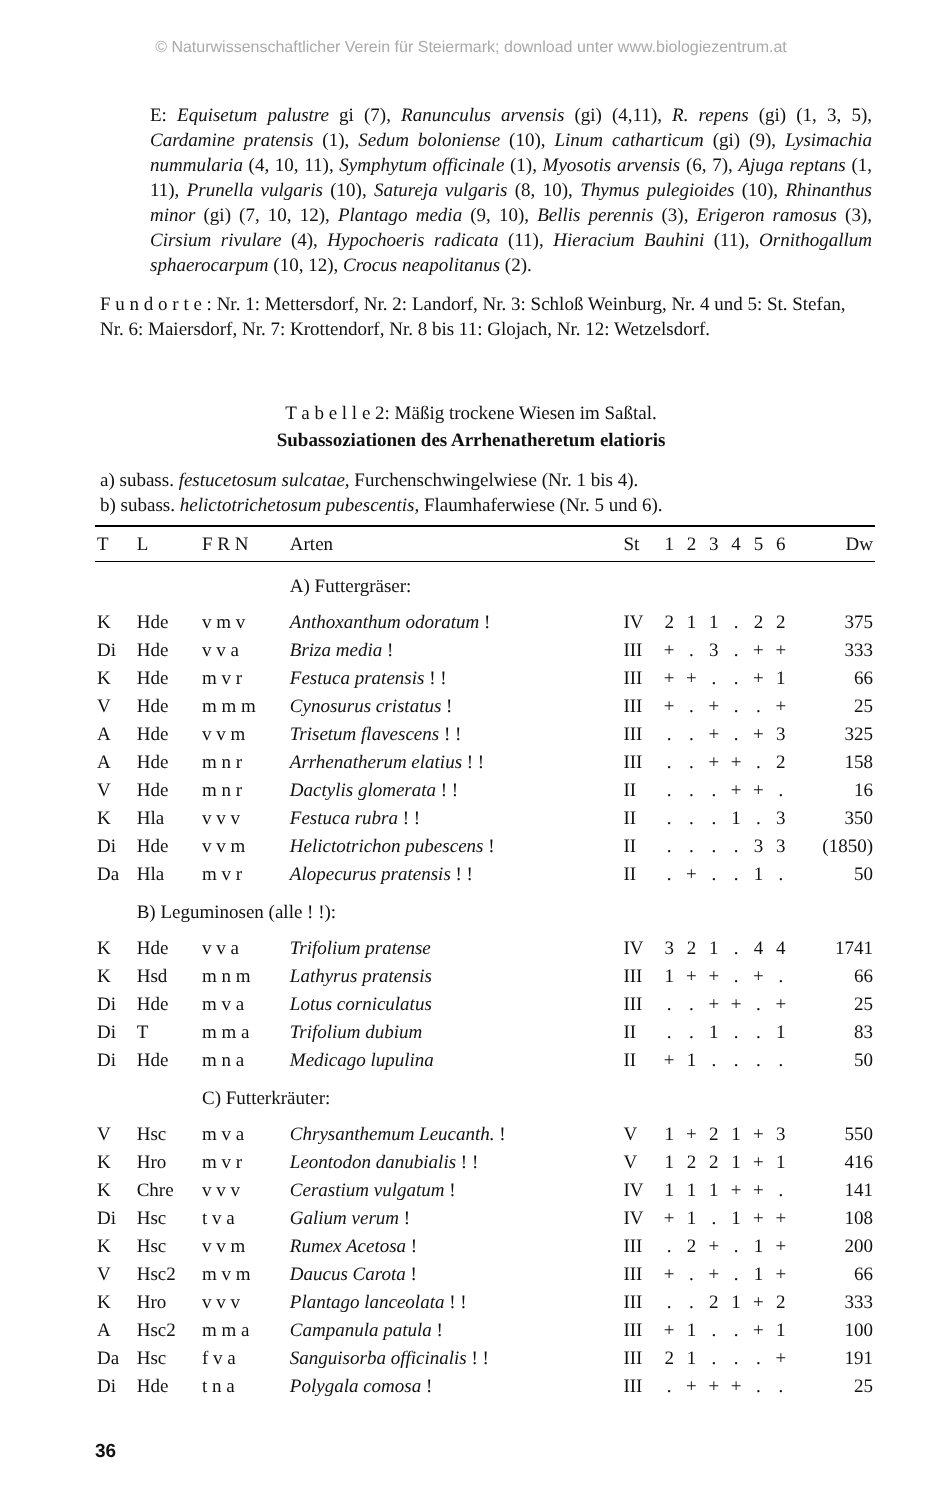© Naturwissenschaftlicher Verein für Steiermark; download unter www.biologiezentrum.at
E: Equisetum palustre gi (7), Ranunculus arvensis (gi) (4,11), R. repens (gi) (1, 3, 5), Cardamine pratensis (1), Sedum boloniense (10), Linum catharticum (gi) (9), Lysimachia nummularia (4, 10, 11), Symphytum officinale (1), Myosotis arvensis (6, 7), Ajuga reptans (1, 11), Prunella vulgaris (10), Satureja vulgaris (8, 10), Thymus pulegioides (10), Rhinanthus minor (gi) (7, 10, 12), Plantago media (9, 10), Bellis perennis (3), Erigeron ramosus (3), Cirsium rivulare (4), Hypochoeris radicata (11), Hieracium Bauhini (11), Ornithogallum sphaerocarpum (10, 12), Crocus neapolitanus (2).
F u n d o r t e : Nr. 1: Mettersdorf, Nr. 2: Landorf, Nr. 3: Schloß Weinburg, Nr. 4 und 5: St. Stefan, Nr. 6: Maiersdorf, Nr. 7: Krottendorf, Nr. 8 bis 11: Glojach, Nr. 12: Wetzelsdorf.
T a b e l l e 2: Mäßig trockene Wiesen im Saßtal.
Subassoziationen des Arrhenatheretum elatioris
a) subass. festucetosum sulcatae, Furchenschwingelwiese (Nr. 1 bis 4).
b) subass. helictotrichetosum pubescentis, Flaumhaferwiese (Nr. 5 und 6).
| T | L | F R N | Arten | St | 1 | 2 | 3 | 4 | 5 | 6 | Dw |
| --- | --- | --- | --- | --- | --- | --- | --- | --- | --- | --- | --- |
| | | | A) Futtergräser: | | | | | | | | |
| K | Hde | v m v | Anthoxanthum odoratum ! | IV | 2 | 1 | 1 | . | 2 | 2 | 375 |
| Di | Hde | v v a | Briza media ! | III | + | . | 3 | . | + | + | 333 |
| K | Hde | m v r | Festuca pratensis ! ! | III | + | + | . | . | + | 1 | 66 |
| V | Hde | m m m | Cynosurus cristatus ! | III | + | . | + | . | . | + | 25 |
| A | Hde | v v m | Trisetum flavescens ! ! | III | . | . | + | . | + | 3 | 325 |
| A | Hde | m n r | Arrhenatherum elatius ! ! | III | . | . | + | + | . | 2 | 158 |
| V | Hde | m n r | Dactylis glomerata ! ! | II | . | . | . | + | + | . | 16 |
| K | Hla | v v v | Festuca rubra ! ! | II | . | . | . | 1 | . | 3 | 350 |
| Di | Hde | v v m | Helictotrichon pubescens ! | II | . | . | . | . | 3 | 3 | (1850) |
| Da | Hla | m v r | Alopecurus pratensis ! ! | II | . | + | . | . | 1 | . | 50 |
| | B) Leguminosen (alle ! !): | | | | | | | | | | |
| K | Hde | v v a | Trifolium pratense | IV | 3 | 2 | 1 | . | 4 | 4 | 1741 |
| K | Hsd | m n m | Lathyrus pratensis | III | 1 | + | + | . | + | . | 66 |
| Di | Hde | m v a | Lotus corniculatus | III | . | . | + | + | . | + | 25 |
| Di | T | m m a | Trifolium dubium | II | . | . | 1 | . | . | 1 | 83 |
| Di | Hde | m n a | Medicago lupulina | II | + | 1 | . | . | . | . | 50 |
| | | C) Futterkräuter: | | | | | | | | | |
| V | Hsc | m v a | Chrysanthemum Leucanth. ! | V | 1 | + | 2 | 1 | + | 3 | 550 |
| K | Hro | m v r | Leontodon danubialis ! ! | V | 1 | 2 | 2 | 1 | + | 1 | 416 |
| K | Chre | v v v | Cerastium vulgatum ! | IV | 1 | 1 | 1 | + | + | . | 141 |
| Di | Hsc | t v a | Galium verum ! | IV | + | 1 | . | 1 | + | + | 108 |
| K | Hsc | v v m | Rumex Acetosa ! | III | . | 2 | + | . | 1 | + | 200 |
| V | Hsc2 | m v m | Daucus Carota ! | III | + | . | + | . | 1 | + | 66 |
| K | Hro | v v v | Plantago lanceolata ! ! | III | . | . | 2 | 1 | + | 2 | 333 |
| A | Hsc2 | m m a | Campanula patula ! | III | + | 1 | . | . | + | 1 | 100 |
| Da | Hsc | f v a | Sanguisorba officinalis ! ! | III | 2 | 1 | . | . | . | + | 191 |
| Di | Hde | t n a | Polygala comosa ! | III | . | + | + | + | . | . | 25 |
36